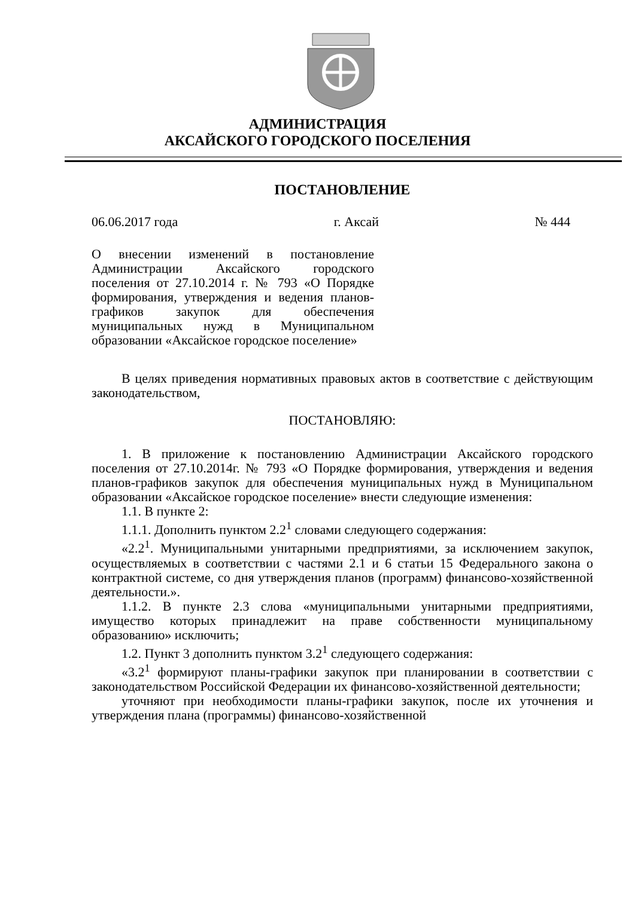АДМИНИСТРАЦИЯ
АКСАЙСКОГО ГОРОДСКОГО ПОСЕЛЕНИЯ
ПОСТАНОВЛЕНИЕ
06.06.2017 года г. Аксай № 444
О внесении изменений в постановление Администрации Аксайского городского поселения от 27.10.2014 г. № 793 «О Порядке формирования, утверждения и ведения планов-графиков закупок для обеспечения муниципальных нужд в Муниципальном образовании «Аксайское городское поселение»
В целях приведения нормативных правовых актов в соответствие с действующим законодательством,
ПОСТАНОВЛЯЮ:
1. В приложение к постановлению Администрации Аксайского городского поселения от 27.10.2014г. № 793 «О Порядке формирования, утверждения и ведения планов-графиков закупок для обеспечения муниципальных нужд в Муниципальном образовании «Аксайское городское поселение» внести следующие изменения:
1.1. В пункте 2:
1.1.1. Дополнить пунктом 2.2<sup>1</sup> словами следующего содержания:
«2.2<sup>1</sup>. Муниципальными унитарными предприятиями, за исключением закупок, осуществляемых в соответствии с частями 2.1 и 6 статьи 15 Федерального закона о контрактной системе, со дня утверждения планов (программ) финансово-хозяйственной деятельности.».
1.1.2. В пункте 2.3 слова «муниципальными унитарными предприятиями, имущество которых принадлежит на праве собственности муниципальному образованию» исключить;
1.2. Пункт 3 дополнить пунктом 3.2<sup>1</sup> следующего содержания:
«3.2<sup>1</sup> формируют планы-графики закупок при планировании в соответствии с законодательством Российской Федерации их финансово-хозяйственной деятельности;
уточняют при необходимости планы-графики закупок, после их уточнения и утверждения плана (программы) финансово-хозяйственной